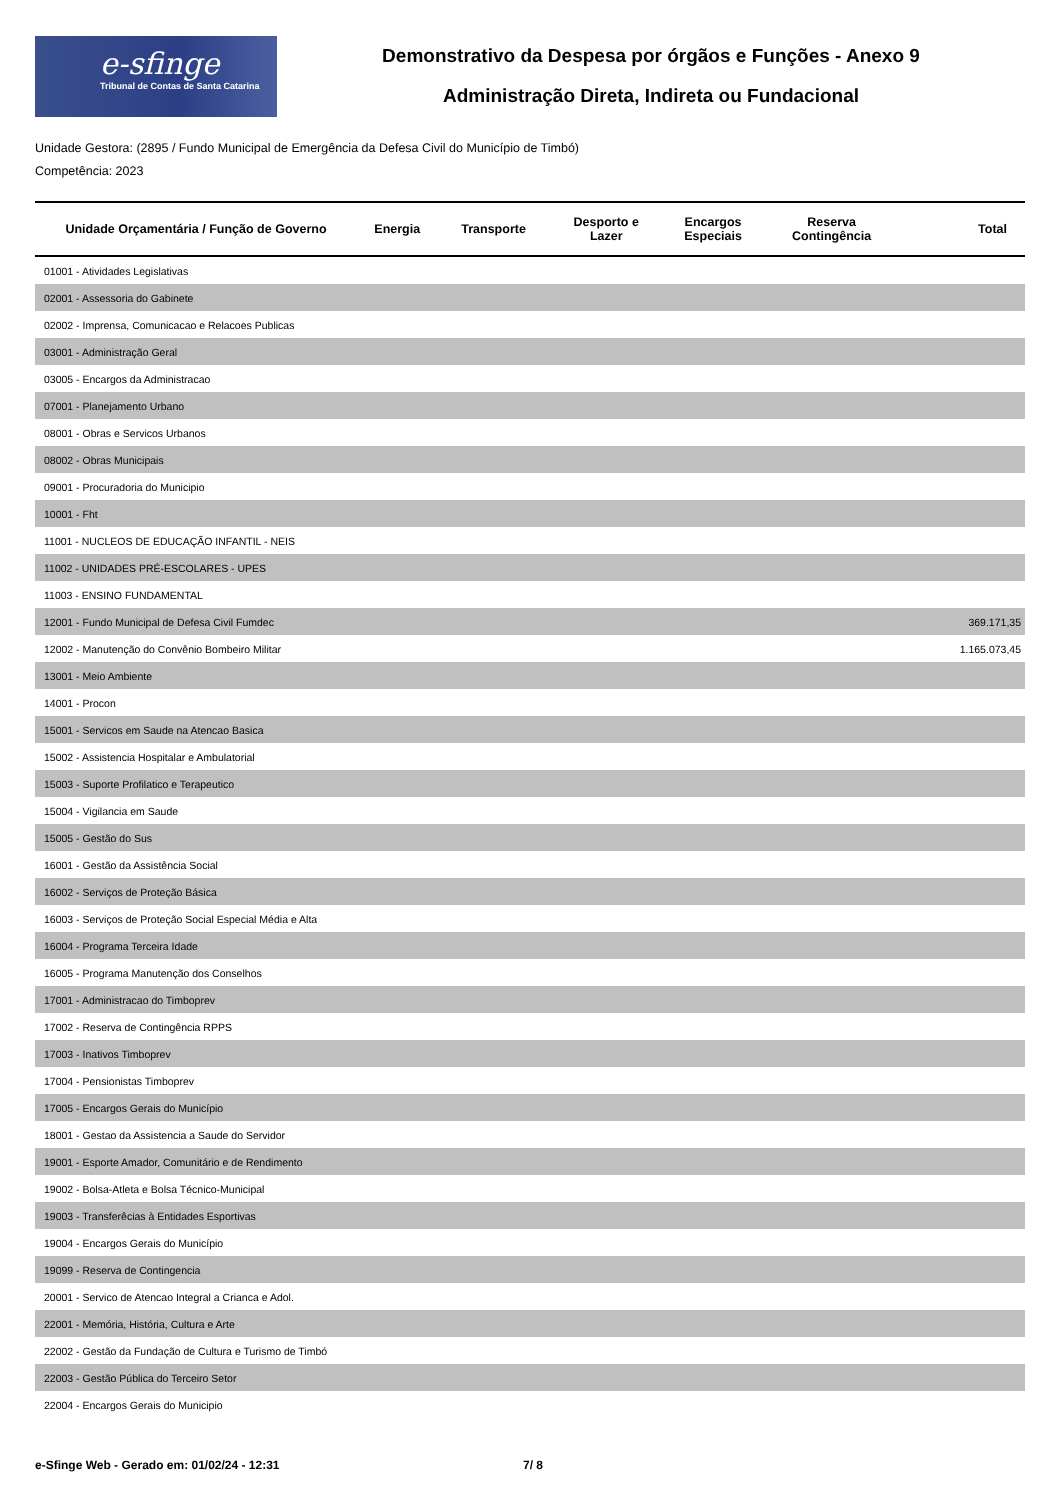e-sfinge
Tribunal de Contas de Santa Catarina
Demonstrativo da Despesa por órgãos e Funções - Anexo 9
Administração Direta, Indireta ou Fundacional
Unidade Gestora: (2895 / Fundo Municipal de Emergência da Defesa Civil do Município de Timbó)
Competência: 2023
| Unidade Orçamentária / Função de Governo | Energia | Transporte | Desporto e Lazer | Encargos Especiais | Reserva Contingência | Total |
| --- | --- | --- | --- | --- | --- | --- |
| 01001 - Atividades Legislativas | | | | | | |
| 02001 - Assessoria do Gabinete | | | | | | |
| 02002 - Imprensa, Comunicacao e Relacoes Publicas | | | | | | |
| 03001 - Administração Geral | | | | | | |
| 03005 - Encargos da Administracao | | | | | | |
| 07001 - Planejamento Urbano | | | | | | |
| 08001 - Obras e Servicos Urbanos | | | | | | |
| 08002 - Obras Municipais | | | | | | |
| 09001 - Procuradoria do Municipio | | | | | | |
| 10001 - Fht | | | | | | |
| 11001 - NUCLEOS DE EDUCAÇÃO INFANTIL - NEIS | | | | | | |
| 11002 - UNIDADES PRÉ-ESCOLARES - UPES | | | | | | |
| 11003 - ENSINO FUNDAMENTAL | | | | | | |
| 12001 - Fundo Municipal de Defesa Civil Fumdec | | | | | | 369.171,35 |
| 12002 - Manutenção do Convênio Bombeiro Militar | | | | | | 1.165.073,45 |
| 13001 - Meio Ambiente | | | | | | |
| 14001 - Procon | | | | | | |
| 15001 - Servicos em Saude na Atencao Basica | | | | | | |
| 15002 - Assistencia Hospitalar e Ambulatorial | | | | | | |
| 15003 - Suporte Profilatico e Terapeutico | | | | | | |
| 15004 - Vigilancia em Saude | | | | | | |
| 15005 - Gestão do Sus | | | | | | |
| 16001 - Gestão da Assistência Social | | | | | | |
| 16002 - Serviços de Proteção Básica | | | | | | |
| 16003 - Serviços de Proteção Social Especial Média e Alta | | | | | | |
| 16004 - Programa Terceira Idade | | | | | | |
| 16005 - Programa Manutenção dos Conselhos | | | | | | |
| 17001 - Administracao do Timboprev | | | | | | |
| 17002 - Reserva de Contingência RPPS | | | | | | |
| 17003 - Inativos Timboprev | | | | | | |
| 17004 - Pensionistas Timboprev | | | | | | |
| 17005 - Encargos Gerais do Município | | | | | | |
| 18001 - Gestao da Assistencia a Saude do Servidor | | | | | | |
| 19001 - Esporte Amador, Comunitário e de Rendimento | | | | | | |
| 19002 - Bolsa-Atleta e Bolsa Técnico-Municipal | | | | | | |
| 19003 - Transferêcias à Entidades Esportivas | | | | | | |
| 19004 - Encargos Gerais do Município | | | | | | |
| 19099 - Reserva de Contingencia | | | | | | |
| 20001 - Servico de Atencao Integral a Crianca e Adol. | | | | | | |
| 22001 - Memória, História, Cultura e Arte | | | | | | |
| 22002 - Gestão da Fundação de Cultura e Turismo de Timbó | | | | | | |
| 22003 - Gestão Pública do Terceiro Setor | | | | | | |
| 22004 - Encargos Gerais do Municipio | | | | | | |
e-Sfinge Web - Gerado em: 01/02/24 - 12:31 7/ 8